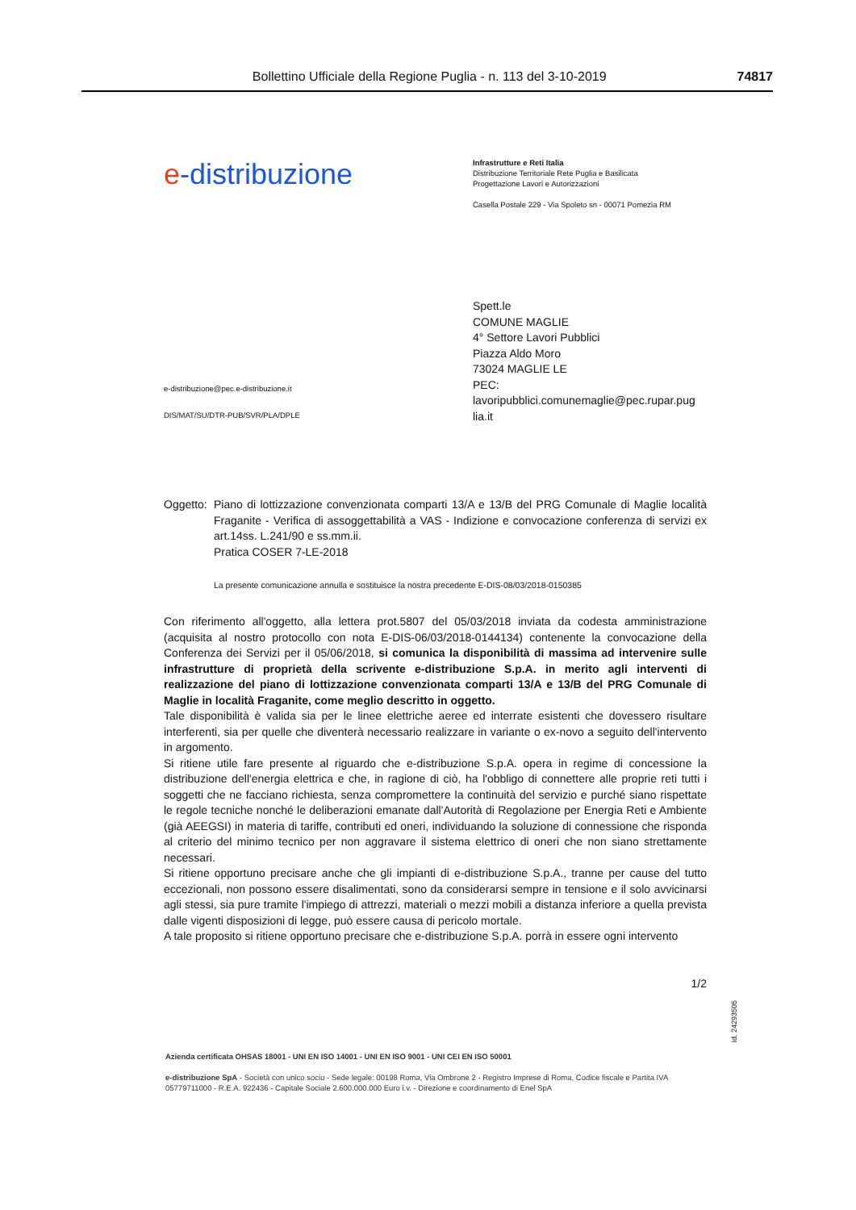Bollettino Ufficiale della Regione Puglia - n. 113 del 3-10-2019 74817
e-distribuzione
Infrastrutture e Reti Italia
Distribuzione Territoriale Rete Puglia e Basilicata
Progettazione Lavori e Autorizzazioni
Casella Postale 229 - Via Spoleto sn - 00071 Pomezia RM
e-distribuzione@pec.e-distribuzione.it
DIS/MAT/SU/DTR-PUB/SVR/PLA/DPLE
Spett.le
COMUNE MAGLIE
4° Settore Lavori Pubblici
Piazza Aldo Moro
73024 MAGLIE LE
PEC:
lavoripubblici.comunemaglie@pec.rupar.pug
lia.it
Oggetto:
Piano di lottizzazione convenzionata comparti 13/A e 13/B del PRG Comunale di Maglie località Fraganite - Verifica di assoggettabilità a VAS - Indizione e convocazione conferenza di servizi ex art.14ss. L.241/90 e ss.mm.ii.
Pratica COSER 7-LE-2018
La presente comunicazione annulla e sostituisce la nostra precedente E-DIS-08/03/2018-0150385
Con riferimento all'oggetto, alla lettera prot.5807 del 05/03/2018 inviata da codesta amministrazione (acquisita al nostro protocollo con nota E-DIS-06/03/2018-0144134) contenente la convocazione della Conferenza dei Servizi per il 05/06/2018, si comunica la disponibilità di massima ad intervenire sulle infrastrutture di proprietà della scrivente e-distribuzione S.p.A. in merito agli interventi di realizzazione del piano di lottizzazione convenzionata comparti 13/A e 13/B del PRG Comunale di Maglie in località Fraganite, come meglio descritto in oggetto.
Tale disponibilità è valida sia per le linee elettriche aeree ed interrate esistenti che dovessero risultare interferenti, sia per quelle che diventerà necessario realizzare in variante o ex-novo a seguito dell'intervento in argomento.
Si ritiene utile fare presente al riguardo che e-distribuzione S.p.A. opera in regime di concessione la distribuzione dell'energia elettrica e che, in ragione di ciò, ha l'obbligo di connettere alle proprie reti tutti i soggetti che ne facciano richiesta, senza compromettere la continuità del servizio e purché siano rispettate le regole tecniche nonché le deliberazioni emanate dall'Autorità di Regolazione per Energia Reti e Ambiente (già AEEGSI) in materia di tariffe, contributi ed oneri, individuando la soluzione di connessione che risponda al criterio del minimo tecnico per non aggravare il sistema elettrico di oneri che non siano strettamente necessari.
Si ritiene opportuno precisare anche che gli impianti di e-distribuzione S.p.A., tranne per cause del tutto eccezionali, non possono essere disalimentati, sono da considerarsi sempre in tensione e il solo avvicinarsi agli stessi, sia pure tramite l'impiego di attrezzi, materiali o mezzi mobili a distanza inferiore a quella prevista dalle vigenti disposizioni di legge, può essere causa di pericolo mortale.
A tale proposito si ritiene opportuno precisare che e-distribuzione S.p.A. porrà in essere ogni intervento
1/2
Id. 24293505
Azienda certificata OHSAS 18001 - UNI EN ISO 14001 - UNI EN ISO 9001 - UNI CEI EN ISO 50001
e-distribuzione SpA - Società con unico socio - Sede legale: 00198 Roma, Via Ombrone 2 - Registro Imprese di Roma, Codice fiscale e Partita IVA 05779711000 - R.E.A. 922436 - Capitale Sociale 2.600.000.000 Euro i.v. - Direzione e coordinamento di Enel SpA